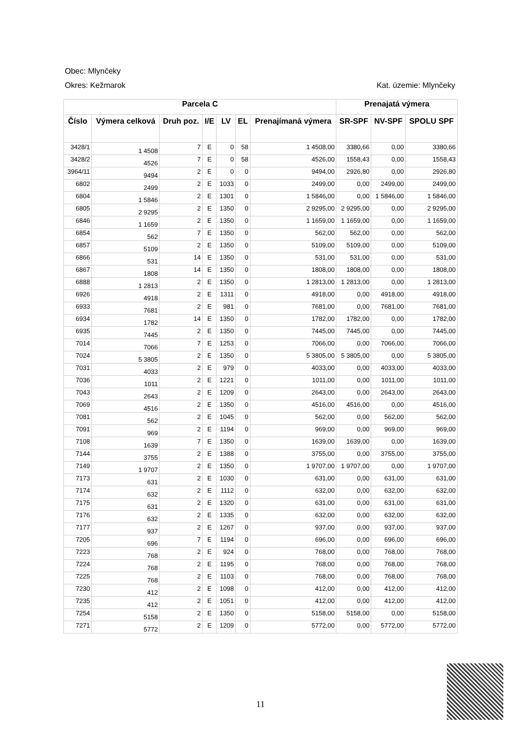Obec: Mlynčeky
Okres: Kežmarok Kat. územie: Mlynčeky
| Parcela C | | | | | | | Prenajatá výmera | | |
| --- | --- | --- | --- | --- | --- | --- | --- | --- | --- |
| Číslo | Výmera celková | Druh poz. | I/E | LV | EL | Prenajímaná výmera | SR-SPF | NV-SPF | SPOLU SPF |
| 3428/1 | 1 4508 | 7 | E | 0 | 58 | 1 4508,00 | 3380,66 | 0,00 | 3380,66 |
| 3428/2 | 4526 | 7 | E | 0 | 58 | 4526,00 | 1558,43 | 0,00 | 1558,43 |
| 3964/11 | 9494 | 2 | E | 0 | 0 | 9494,00 | 2926,80 | 0,00 | 2926,80 |
| 6802 | 2499 | 2 | E | 1033 | 0 | 2499,00 | 0,00 | 2499,00 | 2499,00 |
| 6804 | 1 5846 | 2 | E | 1301 | 0 | 1 5846,00 | 0,00 | 1 5846,00 | 1 5846,00 |
| 6805 | 2 9295 | 2 | E | 1350 | 0 | 2 9295,00 | 2 9295,00 | 0,00 | 2 9295,00 |
| 6846 | 1 1659 | 2 | E | 1350 | 0 | 1 1659,00 | 1 1659,00 | 0,00 | 1 1659,00 |
| 6854 | 562 | 7 | E | 1350 | 0 | 562,00 | 562,00 | 0,00 | 562,00 |
| 6857 | 5109 | 2 | E | 1350 | 0 | 5109,00 | 5109,00 | 0,00 | 5109,00 |
| 6866 | 531 | 14 | E | 1350 | 0 | 531,00 | 531,00 | 0,00 | 531,00 |
| 6867 | 1808 | 14 | E | 1350 | 0 | 1808,00 | 1808,00 | 0,00 | 1808,00 |
| 6888 | 1 2813 | 2 | E | 1350 | 0 | 1 2813,00 | 1 2813,00 | 0,00 | 1 2813,00 |
| 6926 | 4918 | 2 | E | 1311 | 0 | 4918,00 | 0,00 | 4918,00 | 4918,00 |
| 6933 | 7681 | 2 | E | 981 | 0 | 7681,00 | 0,00 | 7681,00 | 7681,00 |
| 6934 | 1782 | 14 | E | 1350 | 0 | 1782,00 | 1782,00 | 0,00 | 1782,00 |
| 6935 | 7445 | 2 | E | 1350 | 0 | 7445,00 | 7445,00 | 0,00 | 7445,00 |
| 7014 | 7066 | 7 | E | 1253 | 0 | 7066,00 | 0,00 | 7066,00 | 7066,00 |
| 7024 | 5 3805 | 2 | E | 1350 | 0 | 5 3805,00 | 5 3805,00 | 0,00 | 5 3805,00 |
| 7031 | 4033 | 2 | E | 979 | 0 | 4033,00 | 0,00 | 4033,00 | 4033,00 |
| 7036 | 1011 | 2 | E | 1221 | 0 | 1011,00 | 0,00 | 1011,00 | 1011,00 |
| 7043 | 2643 | 2 | E | 1209 | 0 | 2643,00 | 0,00 | 2643,00 | 2643,00 |
| 7069 | 4516 | 2 | E | 1350 | 0 | 4516,00 | 4516,00 | 0,00 | 4516,00 |
| 7081 | 562 | 2 | E | 1045 | 0 | 562,00 | 0,00 | 562,00 | 562,00 |
| 7091 | 969 | 2 | E | 1194 | 0 | 969,00 | 0,00 | 969,00 | 969,00 |
| 7108 | 1639 | 7 | E | 1350 | 0 | 1639,00 | 1639,00 | 0,00 | 1639,00 |
| 7144 | 3755 | 2 | E | 1388 | 0 | 3755,00 | 0,00 | 3755,00 | 3755,00 |
| 7149 | 1 9707 | 2 | E | 1350 | 0 | 1 9707,00 | 1 9707,00 | 0,00 | 1 9707,00 |
| 7173 | 631 | 2 | E | 1030 | 0 | 631,00 | 0,00 | 631,00 | 631,00 |
| 7174 | 632 | 2 | E | 1112 | 0 | 632,00 | 0,00 | 632,00 | 632,00 |
| 7175 | 631 | 2 | E | 1320 | 0 | 631,00 | 0,00 | 631,00 | 631,00 |
| 7176 | 632 | 2 | E | 1335 | 0 | 632,00 | 0,00 | 632,00 | 632,00 |
| 7177 | 937 | 2 | E | 1267 | 0 | 937,00 | 0,00 | 937,00 | 937,00 |
| 7205 | 696 | 7 | E | 1194 | 0 | 696,00 | 0,00 | 696,00 | 696,00 |
| 7223 | 768 | 2 | E | 924 | 0 | 768,00 | 0,00 | 768,00 | 768,00 |
| 7224 | 768 | 2 | E | 1195 | 0 | 768,00 | 0,00 | 768,00 | 768,00 |
| 7225 | 768 | 2 | E | 1103 | 0 | 768,00 | 0,00 | 768,00 | 768,00 |
| 7230 | 412 | 2 | E | 1098 | 0 | 412,00 | 0,00 | 412,00 | 412,00 |
| 7235 | 412 | 2 | E | 1051 | 0 | 412,00 | 0,00 | 412,00 | 412,00 |
| 7254 | 5158 | 2 | E | 1350 | 0 | 5158,00 | 5158,00 | 0,00 | 5158,00 |
| 7271 | 5772 | 2 | E | 1209 | 0 | 5772,00 | 0,00 | 5772,00 | 5772,00 |
11